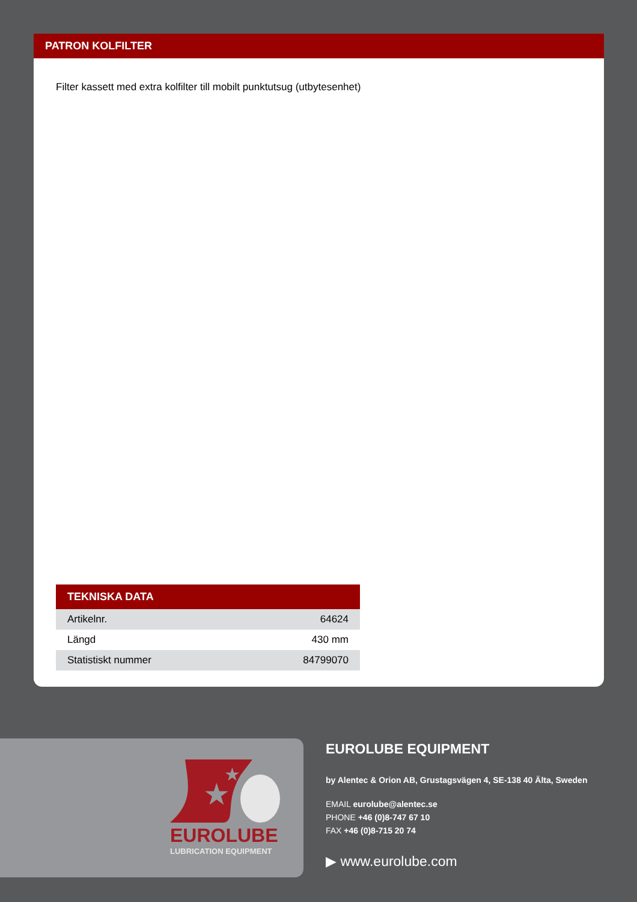PATRON KOLFILTER
Filter kassett med extra kolfilter till mobilt punktutsug (utbytesenhet)
| TEKNISKA DATA | |
| --- | --- |
| Artikelnr. | 64624 |
| Längd | 430 mm |
| Statistiskt nummer | 84799070 |
★
★
EUROLUBE
LUBRICATION EQUIPMENT
EUROLUBE EQUIPMENT
by Alentec & Orion AB, Grustagsvägen 4, SE-138 40 Älta, Sweden
EMAIL eurolube@alentec.se
PHONE +46 (0)8-747 67 10
FAX +46 (0)8-715 20 74
▶ www.eurolube.com